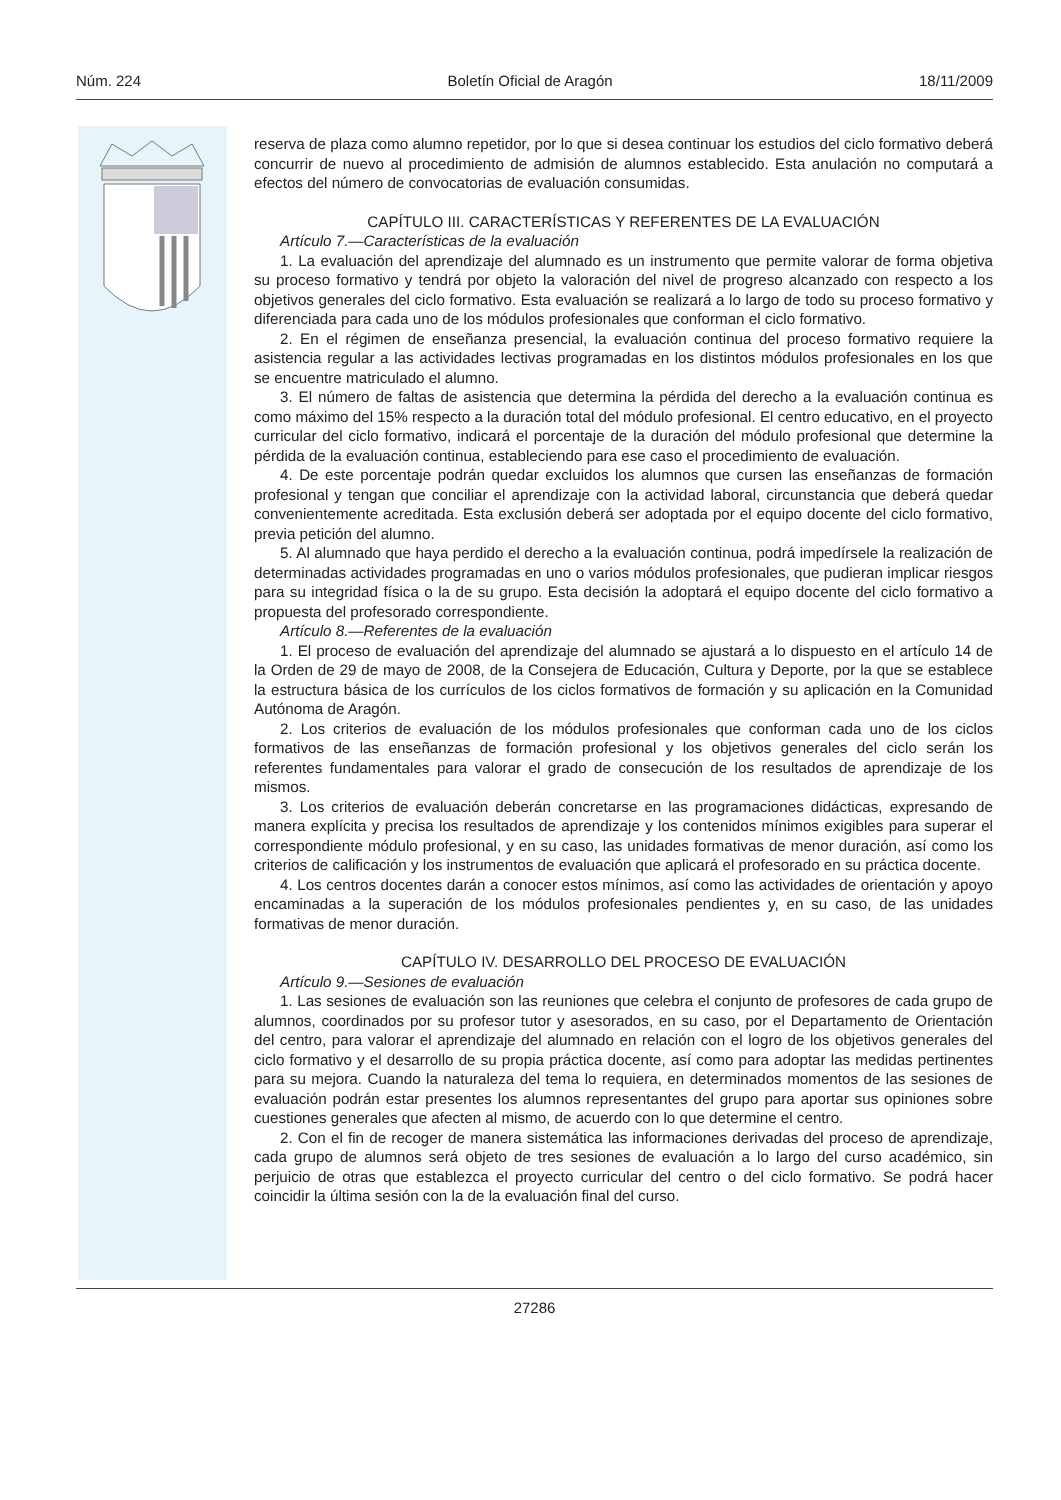Núm. 224 Boletín Oficial de Aragón 18/11/2009
reserva de plaza como alumno repetidor, por lo que si desea continuar los estudios del ciclo formativo deberá concurrir de nuevo al procedimiento de admisión de alumnos establecido. Esta anulación no computará a efectos del número de convocatorias de evaluación consumidas.
CAPÍTULO III. CARACTERÍSTICAS Y REFERENTES DE LA EVALUACIÓN
Artículo 7.—Características de la evaluación
1. La evaluación del aprendizaje del alumnado es un instrumento que permite valorar de forma objetiva su proceso formativo y tendrá por objeto la valoración del nivel de progreso alcanzado con respecto a los objetivos generales del ciclo formativo. Esta evaluación se realizará a lo largo de todo su proceso formativo y diferenciada para cada uno de los módulos profesionales que conforman el ciclo formativo.
2. En el régimen de enseñanza presencial, la evaluación continua del proceso formativo requiere la asistencia regular a las actividades lectivas programadas en los distintos módulos profesionales en los que se encuentre matriculado el alumno.
3. El número de faltas de asistencia que determina la pérdida del derecho a la evaluación continua es como máximo del 15% respecto a la duración total del módulo profesional. El centro educativo, en el proyecto curricular del ciclo formativo, indicará el porcentaje de la duración del módulo profesional que determine la pérdida de la evaluación continua, estableciendo para ese caso el procedimiento de evaluación.
4. De este porcentaje podrán quedar excluidos los alumnos que cursen las enseñanzas de formación profesional y tengan que conciliar el aprendizaje con la actividad laboral, circunstancia que deberá quedar convenientemente acreditada. Esta exclusión deberá ser adoptada por el equipo docente del ciclo formativo, previa petición del alumno.
5. Al alumnado que haya perdido el derecho a la evaluación continua, podrá impedírsele la realización de determinadas actividades programadas en uno o varios módulos profesionales, que pudieran implicar riesgos para su integridad física o la de su grupo. Esta decisión la adoptará el equipo docente del ciclo formativo a propuesta del profesorado correspondiente.
Artículo 8.—Referentes de la evaluación
1. El proceso de evaluación del aprendizaje del alumnado se ajustará a lo dispuesto en el artículo 14 de la Orden de 29 de mayo de 2008, de la Consejera de Educación, Cultura y Deporte, por la que se establece la estructura básica de los currículos de los ciclos formativos de formación y su aplicación en la Comunidad Autónoma de Aragón.
2. Los criterios de evaluación de los módulos profesionales que conforman cada uno de los ciclos formativos de las enseñanzas de formación profesional y los objetivos generales del ciclo serán los referentes fundamentales para valorar el grado de consecución de los resultados de aprendizaje de los mismos.
3. Los criterios de evaluación deberán concretarse en las programaciones didácticas, expresando de manera explícita y precisa los resultados de aprendizaje y los contenidos mínimos exigibles para superar el correspondiente módulo profesional, y en su caso, las unidades formativas de menor duración, así como los criterios de calificación y los instrumentos de evaluación que aplicará el profesorado en su práctica docente.
4. Los centros docentes darán a conocer estos mínimos, así como las actividades de orientación y apoyo encaminadas a la superación de los módulos profesionales pendientes y, en su caso, de las unidades formativas de menor duración.
CAPÍTULO IV. DESARROLLO DEL PROCESO DE EVALUACIÓN
Artículo 9.—Sesiones de evaluación
1. Las sesiones de evaluación son las reuniones que celebra el conjunto de profesores de cada grupo de alumnos, coordinados por su profesor tutor y asesorados, en su caso, por el Departamento de Orientación del centro, para valorar el aprendizaje del alumnado en relación con el logro de los objetivos generales del ciclo formativo y el desarrollo de su propia práctica docente, así como para adoptar las medidas pertinentes para su mejora. Cuando la naturaleza del tema lo requiera, en determinados momentos de las sesiones de evaluación podrán estar presentes los alumnos representantes del grupo para aportar sus opiniones sobre cuestiones generales que afecten al mismo, de acuerdo con lo que determine el centro.
2. Con el fin de recoger de manera sistemática las informaciones derivadas del proceso de aprendizaje, cada grupo de alumnos será objeto de tres sesiones de evaluación a lo largo del curso académico, sin perjuicio de otras que establezca el proyecto curricular del centro o del ciclo formativo. Se podrá hacer coincidir la última sesión con la de la evaluación final del curso.
27286